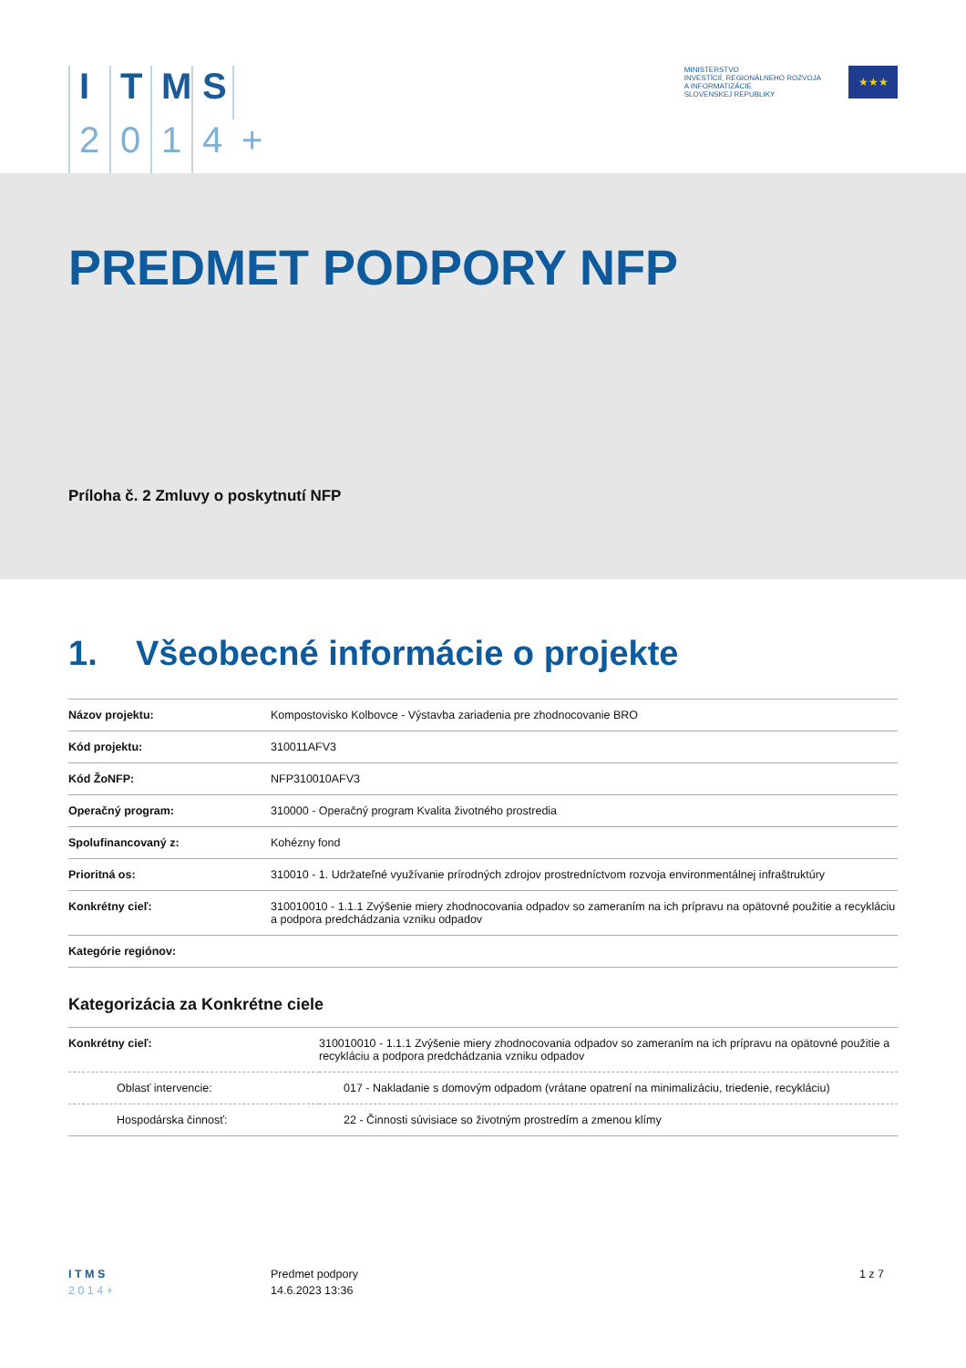ITMS 2014 +
MINISTERSTVO
INVESTÍCIÍ, REGIONÁLNEHO ROZVOJA
A INFORMATIZÁCIE
SLOVENSKEJ REPUBLIKY
★★★
PREDMET PODPORY NFP
Príloha č. 2 Zmluvy o poskytnutí NFP
1. Všeobecné informácie o projekte
| Názov projektu: | Kompostovisko Kolbovce - Výstavba zariadenia pre zhodnocovanie BRO |
| Kód projektu: | 310011AFV3 |
| Kód ŽoNFP: | NFP310010AFV3 |
| Operačný program: | 310000 - Operačný program Kvalita životného prostredia |
| Spolufinancovaný z: | Kohézny fond |
| Prioritná os: | 310010 - 1. Udržateľné využívanie prírodných zdrojov prostredníctvom rozvoja environmentálnej infraštruktúry |
| Konkrétny cieľ: | 310010010 - 1.1.1 Zvýšenie miery zhodnocovania odpadov so zameraním na ich prípravu na opätovné použitie a recykláciu a podpora predchádzania vzniku odpadov |
| Kategórie regiónov: | |
Kategorizácia za Konkrétne ciele
| Konkrétny cieľ: | 310010010 - 1.1.1 Zvýšenie miery zhodnocovania odpadov so zameraním na ich prípravu na opätovné použitie a recykláciu a podpora predchádzania vzniku odpadov |
| Oblasť intervencie: | 017 - Nakladanie s domovým odpadom (vrátane opatrení na minimalizáciu, triedenie, recykláciu) |
| Hospodárska činnosť: | 22 - Činnosti súvisiace so životným prostredím a zmenou klímy |
I T M S
2 0 1 4 +
Predmet podpory
14.6.2023 13:36
1 z 7